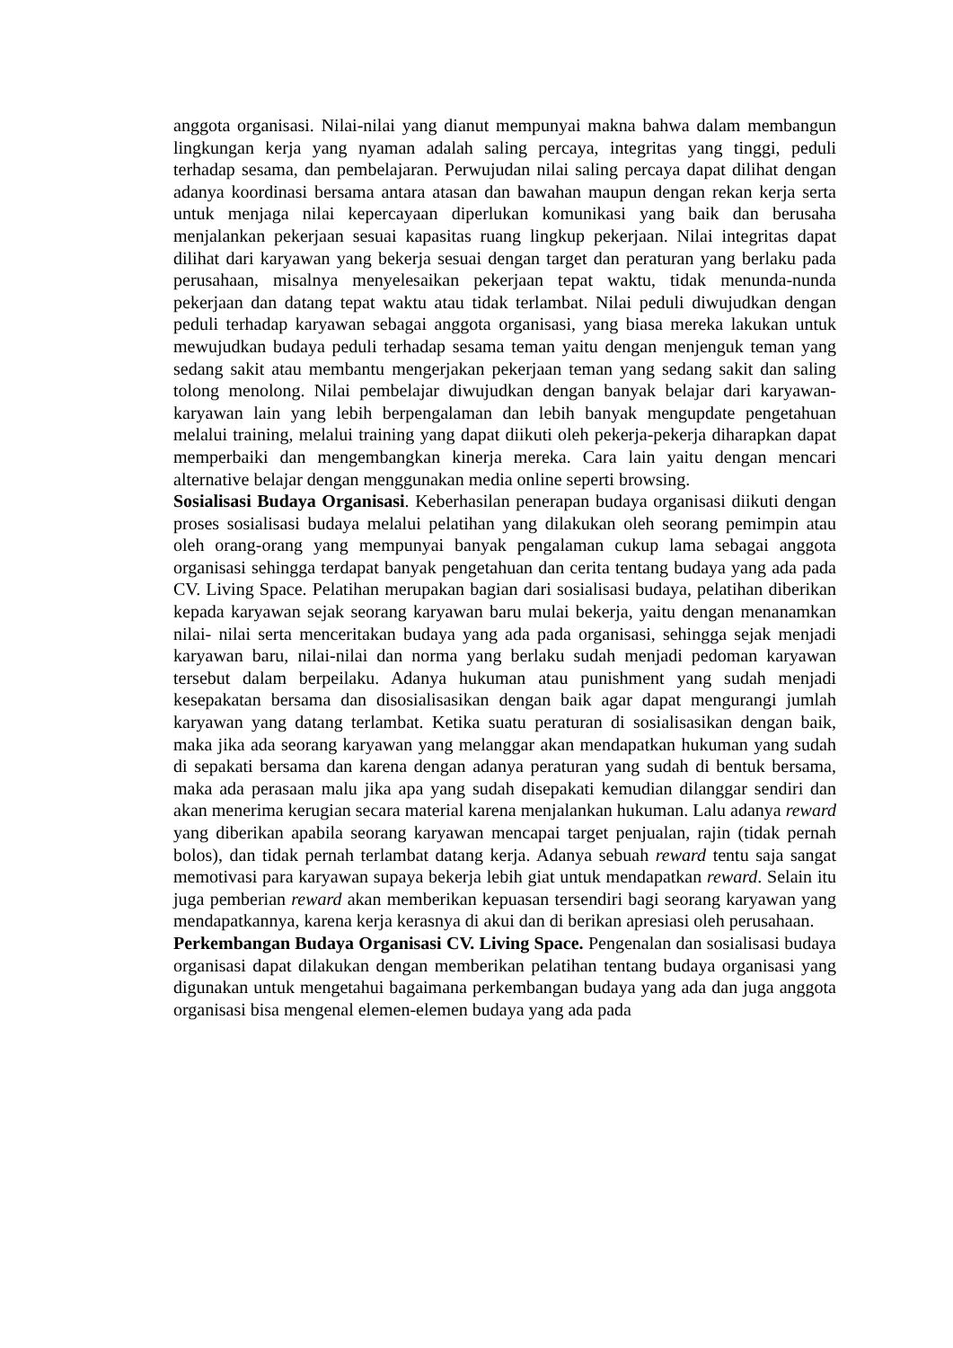anggota organisasi. Nilai-nilai yang dianut mempunyai makna bahwa dalam membangun lingkungan kerja yang nyaman adalah saling percaya, integritas yang tinggi, peduli terhadap sesama, dan pembelajaran. Perwujudan nilai saling percaya dapat dilihat dengan adanya koordinasi bersama antara atasan dan bawahan maupun dengan rekan kerja serta untuk menjaga nilai kepercayaan diperlukan komunikasi yang baik dan berusaha menjalankan pekerjaan sesuai kapasitas ruang lingkup pekerjaan. Nilai integritas dapat dilihat dari karyawan yang bekerja sesuai dengan target dan peraturan yang berlaku pada perusahaan, misalnya menyelesaikan pekerjaan tepat waktu, tidak menunda-nunda pekerjaan dan datang tepat waktu atau tidak terlambat. Nilai peduli diwujudkan dengan peduli terhadap karyawan sebagai anggota organisasi, yang biasa mereka lakukan untuk mewujudkan budaya peduli terhadap sesama teman yaitu dengan menjenguk teman yang sedang sakit atau membantu mengerjakan pekerjaan teman yang sedang sakit dan saling tolong menolong. Nilai pembelajar diwujudkan dengan banyak belajar dari karyawan-karyawan lain yang lebih berpengalaman dan lebih banyak mengupdate pengetahuan melalui training, melalui training yang dapat diikuti oleh pekerja-pekerja diharapkan dapat memperbaiki dan mengembangkan kinerja mereka. Cara lain yaitu dengan mencari alternative belajar dengan menggunakan media online seperti browsing.
Sosialisasi Budaya Organisasi. Keberhasilan penerapan budaya organisasi diikuti dengan proses sosialisasi budaya melalui pelatihan yang dilakukan oleh seorang pemimpin atau oleh orang-orang yang mempunyai banyak pengalaman cukup lama sebagai anggota organisasi sehingga terdapat banyak pengetahuan dan cerita tentang budaya yang ada pada CV. Living Space. Pelatihan merupakan bagian dari sosialisasi budaya, pelatihan diberikan kepada karyawan sejak seorang karyawan baru mulai bekerja, yaitu dengan menanamkan nilai- nilai serta menceritakan budaya yang ada pada organisasi, sehingga sejak menjadi karyawan baru, nilai-nilai dan norma yang berlaku sudah menjadi pedoman karyawan tersebut dalam berpeilaku. Adanya hukuman atau punishment yang sudah menjadi kesepakatan bersama dan disosialisasikan dengan baik agar dapat mengurangi jumlah karyawan yang datang terlambat. Ketika suatu peraturan di sosialisasikan dengan baik, maka jika ada seorang karyawan yang melanggar akan mendapatkan hukuman yang sudah di sepakati bersama dan karena dengan adanya peraturan yang sudah di bentuk bersama, maka ada perasaan malu jika apa yang sudah disepakati kemudian dilanggar sendiri dan akan menerima kerugian secara material karena menjalankan hukuman. Lalu adanya reward yang diberikan apabila seorang karyawan mencapai target penjualan, rajin (tidak pernah bolos), dan tidak pernah terlambat datang kerja. Adanya sebuah reward tentu saja sangat memotivasi para karyawan supaya bekerja lebih giat untuk mendapatkan reward. Selain itu juga pemberian reward akan memberikan kepuasan tersendiri bagi seorang karyawan yang mendapatkannya, karena kerja kerasnya di akui dan di berikan apresiasi oleh perusahaan.
Perkembangan Budaya Organisasi CV. Living Space. Pengenalan dan sosialisasi budaya organisasi dapat dilakukan dengan memberikan pelatihan tentang budaya organisasi yang digunakan untuk mengetahui bagaimana perkembangan budaya yang ada dan juga anggota organisasi bisa mengenal elemen-elemen budaya yang ada pada